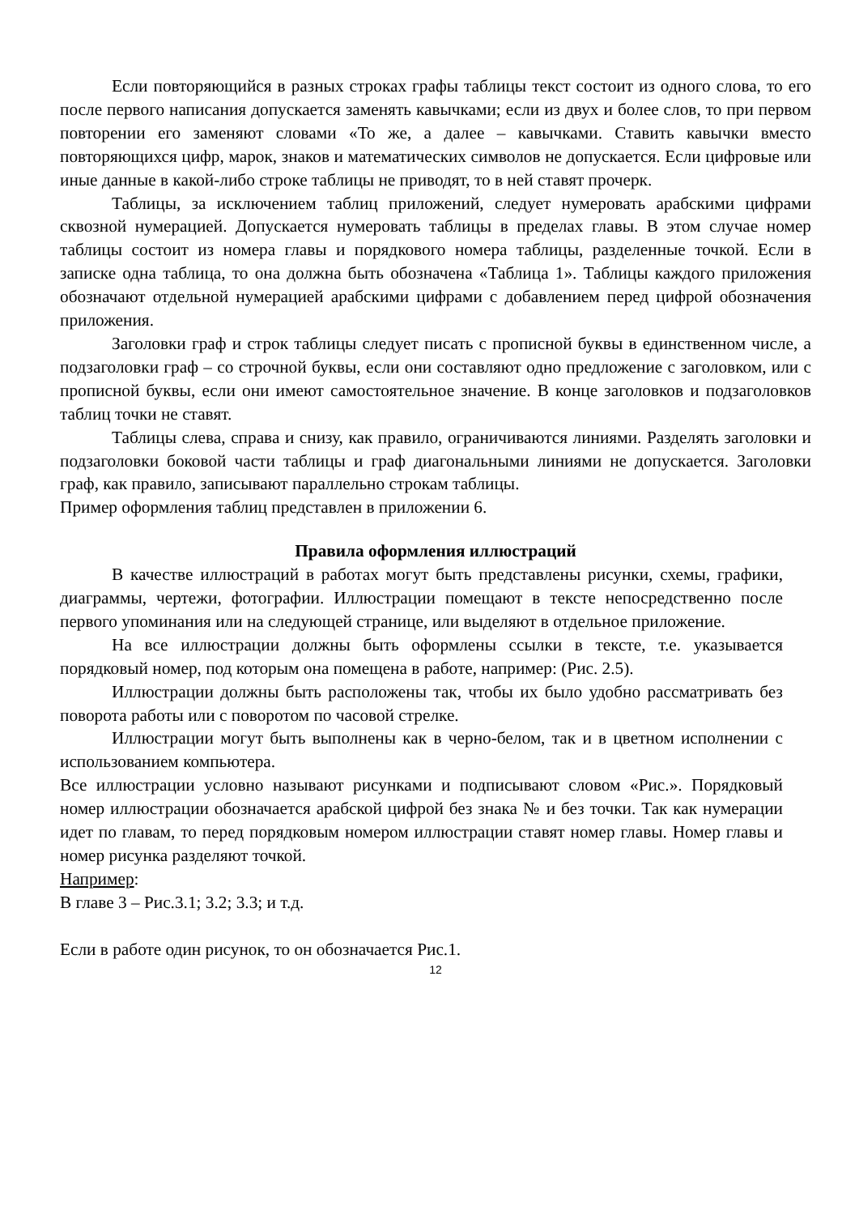Если повторяющийся в разных строках графы таблицы текст состоит из одного слова, то его после первого написания допускается заменять кавычками; если из двух и более слов, то при первом повторении его заменяют словами «То же, а далее – кавычками. Ставить кавычки вместо повторяющихся цифр, марок, знаков и математических символов не допускается. Если цифровые или иные данные в какой-либо строке таблицы не приводят, то в ней ставят прочерк.
Таблицы, за исключением таблиц приложений, следует нумеровать арабскими цифрами сквозной нумерацией. Допускается нумеровать таблицы в пределах главы. В этом случае номер таблицы состоит из номера главы и порядкового номера таблицы, разделенные точкой. Если в записке одна таблица, то она должна быть обозначена «Таблица 1». Таблицы каждого приложения обозначают отдельной нумерацией арабскими цифрами с добавлением перед цифрой обозначения приложения.
Заголовки граф и строк таблицы следует писать с прописной буквы в единственном числе, а подзаголовки граф – со строчной буквы, если они составляют одно предложение с заголовком, или с прописной буквы, если они имеют самостоятельное значение. В конце заголовков и подзаголовков таблиц точки не ставят.
Таблицы слева, справа и снизу, как правило, ограничиваются линиями. Разделять заголовки и подзаголовки боковой части таблицы и граф диагональными линиями не допускается. Заголовки граф, как правило, записывают параллельно строкам таблицы.
Пример оформления таблиц представлен в приложении 6.
Правила оформления иллюстраций
В качестве иллюстраций в работах могут быть представлены рисунки, схемы, графики, диаграммы, чертежи, фотографии. Иллюстрации помещают в тексте непосредственно после первого упоминания или на следующей странице, или выделяют в отдельное приложение.
На все иллюстрации должны быть оформлены ссылки в тексте, т.е. указывается порядковый номер, под которым она помещена в работе, например: (Рис. 2.5).
Иллюстрации должны быть расположены так, чтобы их было удобно рассматривать без поворота работы или с поворотом по часовой стрелке.
Иллюстрации могут быть выполнены как в черно-белом, так и в цветном исполнении с использованием компьютера.
Все иллюстрации условно называют рисунками и подписывают словом «Рис.». Порядковый номер иллюстрации обозначается арабской цифрой без знака № и без точки. Так как нумерации идет по главам, то перед порядковым номером иллюстрации ставят номер главы. Номер главы и номер рисунка разделяют точкой.
Например:
В главе 3 – Рис.3.1; 3.2; 3.3; и т.д.
Если в работе один рисунок, то он обозначается Рис.1.
12